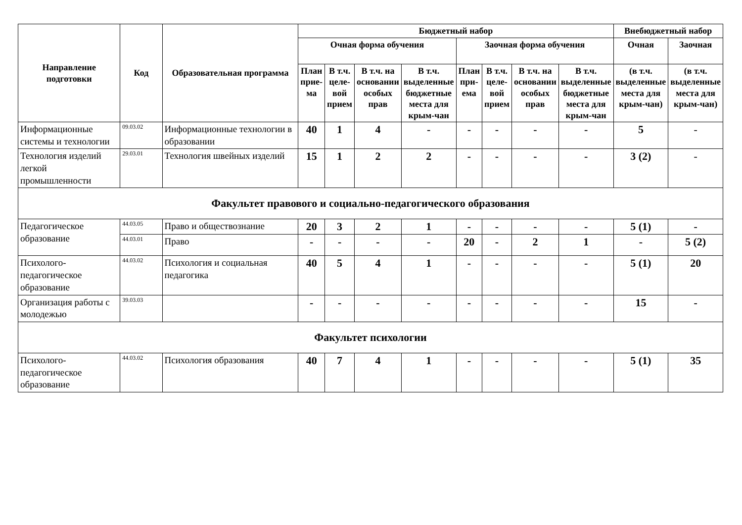| Направление подготовки | Код | Образовательная программа | Бюджетный набор | | | | | | | | Внебюджетный набор | |
| --- | --- | --- | --- | --- | --- | --- | --- | --- | --- | --- | --- | --- |
| | | | Очная форма обучения | | | | Заочная форма обучения | | | | Очная | Заочная |
| | | | План прие-ма | В т.ч. целе-вой прием | В т.ч. на основании особых прав | В т.ч. выделенные бюджетные места для крым-чан | План при-ема | В т.ч. целе-вой прием | В т.ч. на основании особых прав | В т.ч. выделенные бюджетные места для крым-чан | (в т.ч. выделенные места для крым-чан) | (в т.ч. выделенные места для крым-чан) |
| Информационные системы и технологии | 09.03.02 | Информационные технологии в образовании | 40 | 1 | 4 | - | - | - | - | - | 5 | - |
| Технология изделий легкой промышленности | 29.03.01 | Технология швейных изделий | 15 | 1 | 2 | 2 | - | - | - | - | 3 (2) | - |
| Факультет правового и социально-педагогического образования | | | | | | | | | | | | |
| Педагогическое образование | 44.03.05 | Право и обществознание | 20 | 3 | 2 | 1 | - | - | - | - | 5 (1) | - |
| | 44.03.01 | Право | - | - | - | - | 20 | - | 2 | 1 | - | 5 (2) |
| Психолого-педагогическое образование | 44.03.02 | Психология и социальная педагогика | 40 | 5 | 4 | 1 | - | - | - | - | 5 (1) | 20 |
| Организация работы с молодежью | 39.03.03 | | - | - | - | - | - | - | - | - | 15 | - |
| Факультет психологии | | | | | | | | | | | | |
| Психолого-педагогическое образование | 44.03.02 | Психология образования | 40 | 7 | 4 | 1 | - | - | - | - | 5 (1) | 35 |